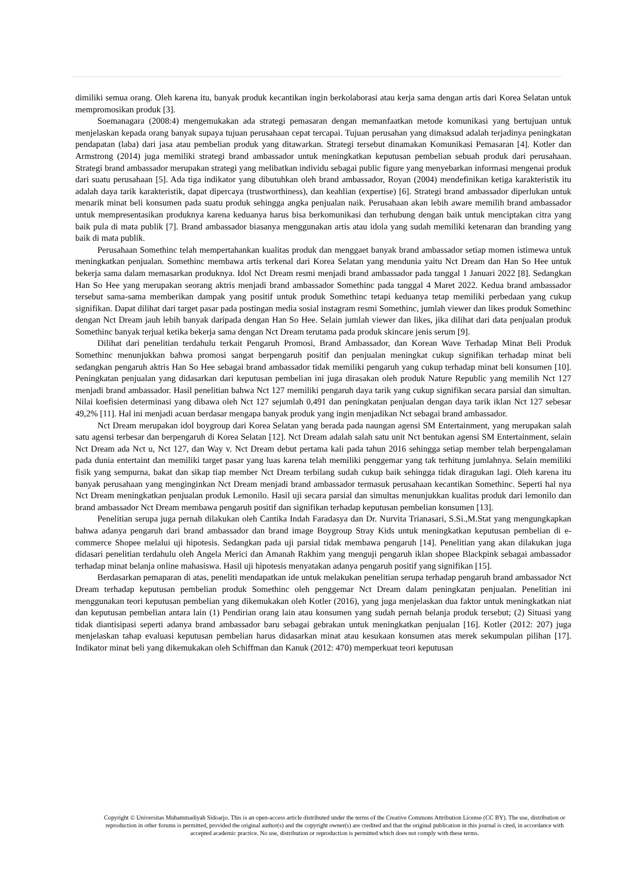dimiliki semua orang. Oleh karena itu, banyak produk kecantikan ingin berkolaborasi atau kerja sama dengan artis dari Korea Selatan untuk mempromosikan produk [3].
Soemanagara (2008:4) mengemukakan ada strategi pemasaran dengan memanfaatkan metode komunikasi yang bertujuan untuk menjelaskan kepada orang banyak supaya tujuan perusahaan cepat tercapai. Tujuan perusahan yang dimaksud adalah terjadinya peningkatan pendapatan (laba) dari jasa atau pembelian produk yang ditawarkan. Strategi tersebut dinamakan Komunikasi Pemasaran [4]. Kotler dan Armstrong (2014) juga memiliki strategi brand ambassador untuk meningkatkan keputusan pembelian sebuah produk dari perusahaan. Strategi brand ambassador merupakan strategi yang melibatkan individu sebagai public figure yang menyebarkan informasi mengenai produk dari suatu perusahaan [5]. Ada tiga indikator yang dibutuhkan oleh brand ambassador, Royan (2004) mendefinikan ketiga karakteristik itu adalah daya tarik karakteristik, dapat dipercaya (trustworthiness), dan keahlian (expertise) [6]. Strategi brand ambassador diperlukan untuk menarik minat beli konsumen pada suatu produk sehingga angka penjualan naik. Perusahaan akan lebih aware memilih brand ambassador untuk mempresentasikan produknya karena keduanya harus bisa berkomunikasi dan terhubung dengan baik untuk menciptakan citra yang baik pula di mata publik [7]. Brand ambassador biasanya menggunakan artis atau idola yang sudah memiliki ketenaran dan branding yang baik di mata publik.
Perusahaan Somethinc telah mempertahankan kualitas produk dan menggaet banyak brand ambassador setiap momen istimewa untuk meningkatkan penjualan. Somethinc membawa artis terkenal dari Korea Selatan yang mendunia yaitu Nct Dream dan Han So Hee untuk bekerja sama dalam memasarkan produknya. Idol Nct Dream resmi menjadi brand ambassador pada tanggal 1 Januari 2022 [8]. Sedangkan Han So Hee yang merupakan seorang aktris menjadi brand ambassador Somethinc pada tanggal 4 Maret 2022. Kedua brand ambassador tersebut sama-sama memberikan dampak yang positif untuk produk Somethinc tetapi keduanya tetap memiliki perbedaan yang cukup signifikan. Dapat dilihat dari target pasar pada postingan media sosial instagram resmi Somethinc, jumlah viewer dan likes produk Somethinc dengan Nct Dream jauh lebih banyak daripada dengan Han So Hee. Selain jumlah viewer dan likes, jika dilihat dari data penjualan produk Somethinc banyak terjual ketika bekerja sama dengan Nct Dream terutama pada produk skincare jenis serum [9].
Dilihat dari penelitian terdahulu terkait Pengaruh Promosi, Brand Ambassador, dan Korean Wave Terhadap Minat Beli Produk Somethinc menunjukkan bahwa promosi sangat berpengaruh positif dan penjualan meningkat cukup signifikan terhadap minat beli sedangkan pengaruh aktris Han So Hee sebagai brand ambassador tidak memiliki pengaruh yang cukup terhadap minat beli konsumen [10]. Peningkatan penjualan yang didasarkan dari keputusan pembelian ini juga dirasakan oleh produk Nature Republic yang memilih Nct 127 menjadi brand ambassador. Hasil penelitian bahwa Nct 127 memiliki pengaruh daya tarik yang cukup signifikan secara parsial dan simultan. Nilai koefisien determinasi yang dibawa oleh Nct 127 sejumlah 0,491 dan peningkatan penjualan dengan daya tarik iklan Nct 127 sebesar 49,2% [11]. Hal ini menjadi acuan berdasar mengapa banyak produk yang ingin menjadikan Nct sebagai brand ambassador.
Nct Dream merupakan idol boygroup dari Korea Selatan yang berada pada naungan agensi SM Entertainment, yang merupakan salah satu agensi terbesar dan berpengaruh di Korea Selatan [12]. Nct Dream adalah salah satu unit Nct bentukan agensi SM Entertainment, selain Nct Dream ada Nct u, Nct 127, dan Way v. Nct Dream debut pertama kali pada tahun 2016 sehingga setiap member telah berpengalaman pada dunia entertaint dan memiliki target pasar yang luas karena telah memiliki penggemar yang tak terhitung jumlahnya. Selain memiliki fisik yang sempurna, bakat dan sikap tiap member Nct Dream terbilang sudah cukup baik sehingga tidak diragukan lagi. Oleh karena itu banyak perusahaan yang menginginkan Nct Dream menjadi brand ambassador termasuk perusahaan kecantikan Somethinc. Seperti hal nya Nct Dream meningkatkan penjualan produk Lemonilo. Hasil uji secara parsial dan simultas menunjukkan kualitas produk dari lemonilo dan brand ambassador Nct Dream membawa pengaruh positif dan signifikan terhadap keputusan pembelian konsumen [13].
Penelitian serupa juga pernah dilakukan oleh Cantika Indah Faradasya dan Dr. Nurvita Trianasari, S.Si.,M.Stat yang mengungkapkan bahwa adanya pengaruh dari brand ambassador dan brand image Boygroup Stray Kids untuk meningkatkan keputusan pembelian di e-commerce Shopee melalui uji hipotesis. Sedangkan pada uji parsial tidak membawa pengaruh [14]. Penelitian yang akan dilakukan juga didasari penelitian terdahulu oleh Angela Merici dan Amanah Rakhim yang menguji pengaruh iklan shopee Blackpink sebagai ambassador terhadap minat belanja online mahasiswa. Hasil uji hipotesis menyatakan adanya pengaruh positif yang signifikan [15].
Berdasarkan pemaparan di atas, peneliti mendapatkan ide untuk melakukan penelitian serupa terhadap pengaruh brand ambassador Nct Dream terhadap keputusan pembelian produk Somethinc oleh penggemar Nct Dream dalam peningkatan penjualan. Penelitian ini menggunakan teori keputusan pembelian yang dikemukakan oleh Kotler (2016), yang juga menjelaskan dua faktor untuk meningkatkan niat dan keputusan pembelian antara lain (1) Pendirian orang lain atau konsumen yang sudah pernah belanja produk tersebut; (2) Situasi yang tidak diantisipasi seperti adanya brand ambassador baru sebagai gebrakan untuk meningkatkan penjualan [16]. Kotler (2012: 207) juga menjelaskan tahap evaluasi keputusan pembelian harus didasarkan minat atau kesukaan konsumen atas merek sekumpulan pilihan [17]. Indikator minat beli yang dikemukakan oleh Schiffman dan Kanuk (2012: 470) memperkuat teori keputusan
Copyright © Universitas Muhammadiyah Sidoarjo. This is an open-access article distributed under the terms of the Creative Commons Attribution License (CC BY). The use, distribution or reproduction in other forums is permitted, provided the original author(s) and the copyright owner(s) are credited and that the original publication in this journal is cited, in accordance with accepted academic practice. No use, distribution or reproduction is permitted which does not comply with these terms.